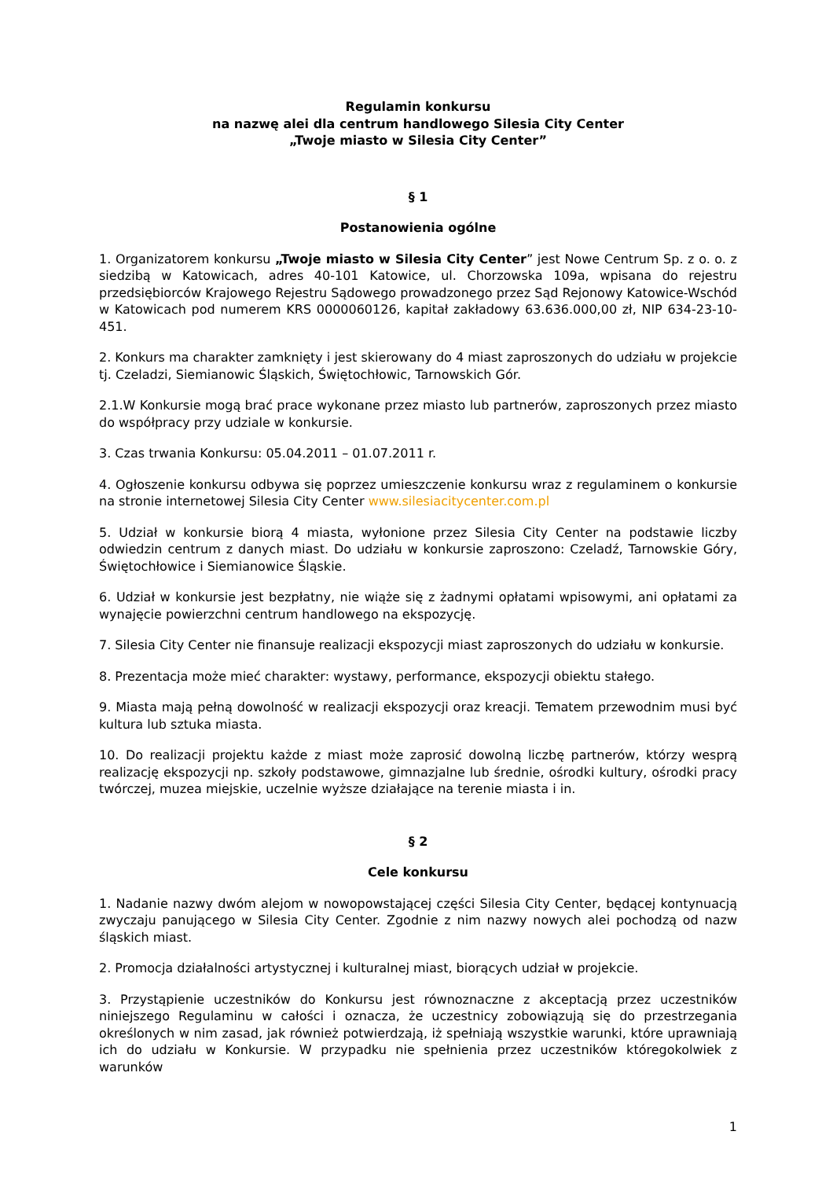Regulamin konkursu
na nazwę alei dla centrum handlowego Silesia City Center
„Twoje miasto w Silesia City Center”
§ 1
Postanowienia ogólne
1. Organizatorem konkursu „Twoje miasto w Silesia City Center” jest Nowe Centrum Sp. z o. o. z siedzibą w Katowicach, adres 40-101 Katowice, ul. Chorzowska 109a, wpisana do rejestru przedsiębiorców Krajowego Rejestru Sądowego prowadzonego przez Sąd Rejonowy Katowice-Wschód w Katowicach pod numerem KRS 0000060126, kapitał zakładowy 63.636.000,00 zł, NIP 634-23-10-451.
2. Konkurs ma charakter zamknięty i jest skierowany do 4 miast zaproszonych do udziału w projekcie tj. Czeladzi, Siemianowic Śląskich, Świętochłowic, Tarnowskich Gór.
2.1.W Konkursie mogą brać prace wykonane przez miasto lub partnerów, zaproszonych przez miasto do współpracy przy udziale w konkursie.
3. Czas trwania Konkursu: 05.04.2011 – 01.07.2011 r.
4. Ogłoszenie konkursu odbywa się poprzez umieszczenie konkursu wraz z regulaminem o konkursie na stronie internetowej Silesia City Center www.silesiacitycenter.com.pl
5. Udział w konkursie biorą 4 miasta, wyłonione przez Silesia City Center na podstawie liczby odwiedzin centrum z danych miast. Do udziału w konkursie zaproszono: Czeladź, Tarnowskie Góry, Świętochłowice i Siemianowice Śląskie.
6. Udział w konkursie jest bezpłatny, nie wiąże się z żadnymi opłatami wpisowymi, ani opłatami za wynajęcie powierzchni centrum handlowego na ekspozycję.
7. Silesia City Center nie finansuje realizacji ekspozycji miast zaproszonych do udziału w konkursie.
8. Prezentacja może mieć charakter: wystawy, performance, ekspozycji obiektu stałego.
9. Miasta mają pełną dowolność w realizacji ekspozycji oraz kreacji. Tematem przewodnim musi być kultura lub sztuka miasta.
10. Do realizacji projektu każde z miast może zaprosić dowolną liczbę partnerów, którzy wesprą realizację ekspozycji np. szkoły podstawowe, gimnazjalne lub średnie, ośrodki kultury, ośrodki pracy twórczej, muzea miejskie, uczelnie wyższe działające na terenie miasta i in.
§ 2
Cele konkursu
1. Nadanie nazwy dwóm alejom w nowopowstającej części Silesia City Center, będącej kontynuacją zwyczaju panującego w Silesia City Center. Zgodnie z nim nazwy nowych alei pochodzą od nazw śląskich miast.
2. Promocja działalności artystycznej i kulturalnej miast, biorących udział w projekcie.
3. Przystąpienie uczestników do Konkursu jest równoznaczne z akceptacją przez uczestników niniejszego Regulaminu w całości i oznacza, że uczestnicy zobowiązują się do przestrzegania określonych w nim zasad, jak również potwierdzają, iż spełniają wszystkie warunki, które uprawniają ich do udziału w Konkursie. W przypadku nie spełnienia przez uczestników któregokolwiek z warunków
1